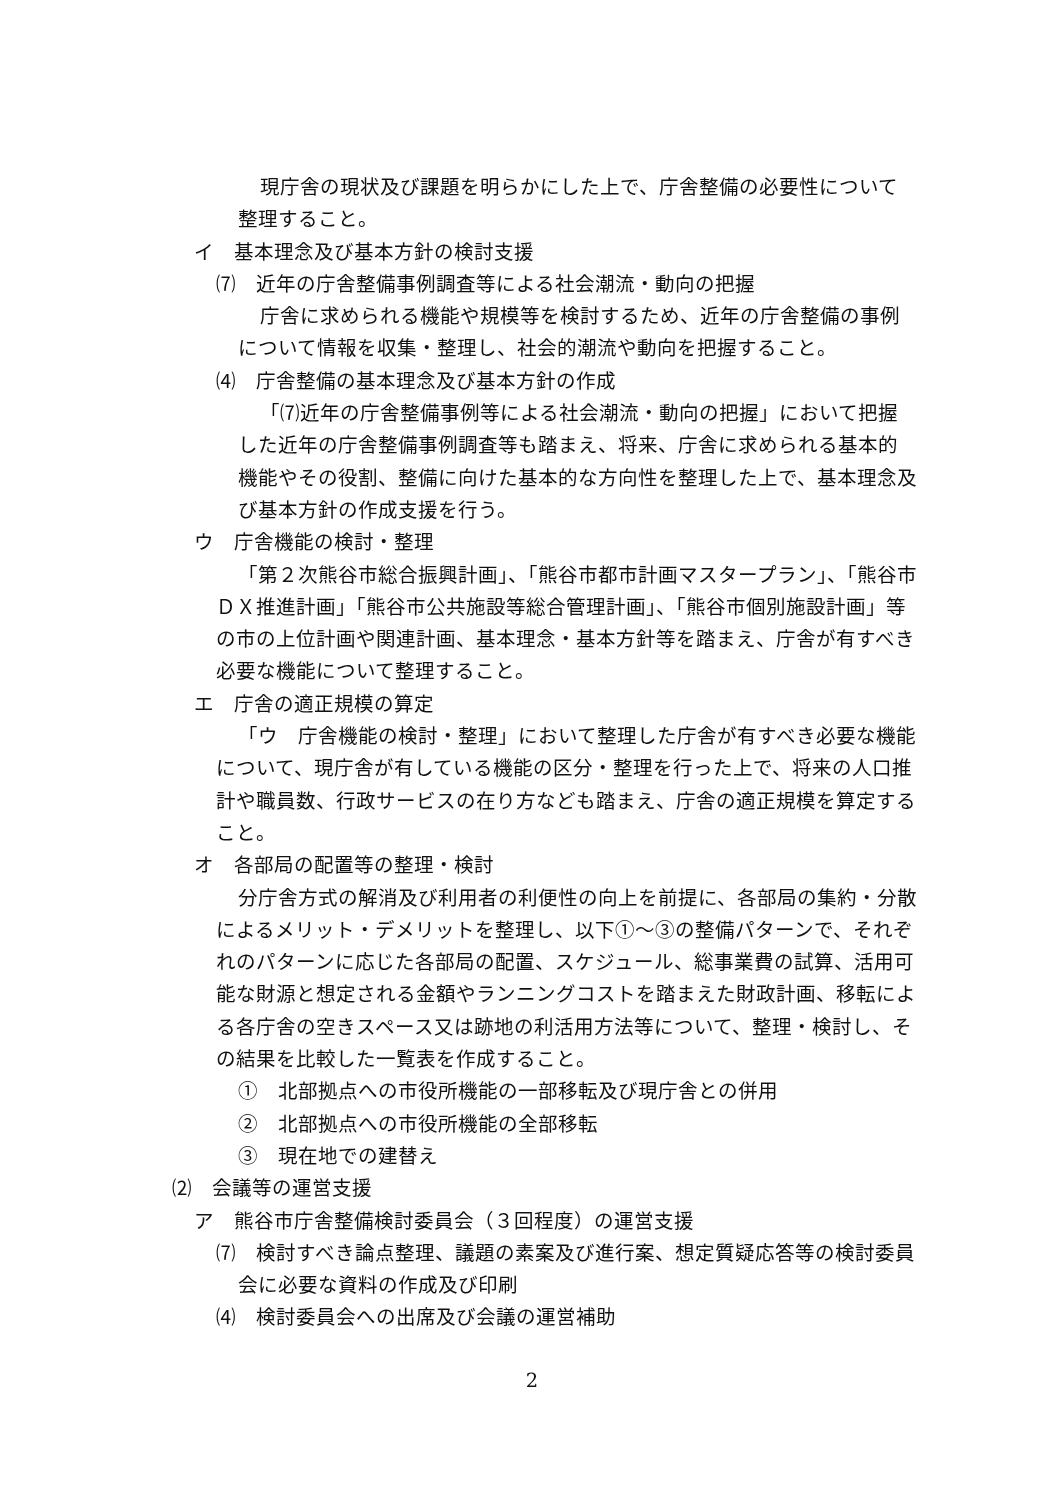現庁舎の現状及び課題を明らかにした上で、庁舎整備の必要性について整理すること。
イ　基本理念及び基本方針の検討支援
⑺　近年の庁舎整備事例調査等による社会潮流・動向の把握
庁舎に求められる機能や規模等を検討するため、近年の庁舎整備の事例について情報を収集・整理し、社会的潮流や動向を把握すること。
⑷　庁舎整備の基本理念及び基本方針の作成
「⑺近年の庁舎整備事例等による社会潮流・動向の把握」において把握した近年の庁舎整備事例調査等も踏まえ、将来、庁舎に求められる基本的機能やその役割、整備に向けた基本的な方向性を整理した上で、基本理念及び基本方針の作成支援を行う。
ウ　庁舎機能の検討・整理
「第２次熊谷市総合振興計画」、「熊谷市都市計画マスタープラン」、「熊谷市ＤＸ推進計画」「熊谷市公共施設等総合管理計画」、「熊谷市個別施設計画」等の市の上位計画や関連計画、基本理念・基本方針等を踏まえ、庁舎が有すべき必要な機能について整理すること。
エ　庁舎の適正規模の算定
「ウ　庁舎機能の検討・整理」において整理した庁舎が有すべき必要な機能について、現庁舎が有している機能の区分・整理を行った上で、将来の人口推計や職員数、行政サービスの在り方なども踏まえ、庁舎の適正規模を算定すること。
オ　各部局の配置等の整理・検討
分庁舎方式の解消及び利用者の利便性の向上を前提に、各部局の集約・分散によるメリット・デメリットを整理し、以下①～③の整備パターンで、それぞれのパターンに応じた各部局の配置、スケジュール、総事業費の試算、活用可能な財源と想定される金額やランニングコストを踏まえた財政計画、移転による各庁舎の空きスペース又は跡地の利活用方法等について、整理・検討し、その結果を比較した一覧表を作成すること。
①　北部拠点への市役所機能の一部移転及び現庁舎との併用
②　北部拠点への市役所機能の全部移転
③　現在地での建替え
⑵　会議等の運営支援
ア　熊谷市庁舎整備検討委員会（３回程度）の運営支援
⑺　検討すべき論点整理、議題の素案及び進行案、想定質疑応答等の検討委員会に必要な資料の作成及び印刷
⑷　検討委員会への出席及び会議の運営補助
2